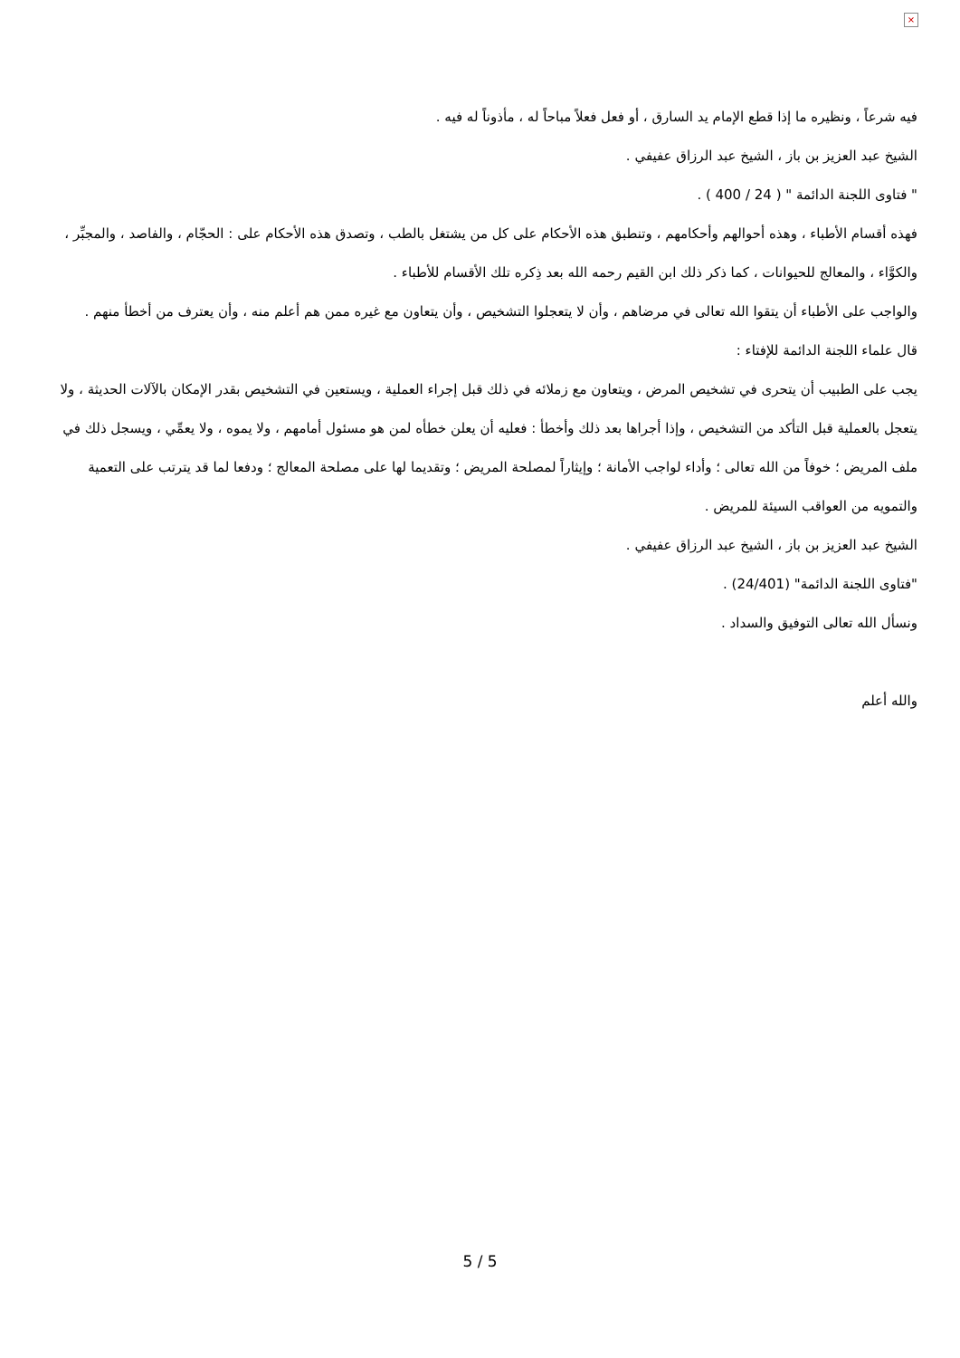×
فيه شرعاً ، ونظيره ما إذا قطع الإمام يد السارق ، أو فعل فعلاً مباحاً له ، مأذوناً له فيه .
الشيخ عبد العزيز بن باز ، الشيخ عبد الرزاق عفيفي .
" فتاوى اللجنة الدائمة " ( 24 / 400 ) .
فهذه أقسام الأطباء ، وهذه أحوالهم وأحكامهم ، وتنطبق هذه الأحكام على كل من يشتغل بالطب ، وتصدق هذه الأحكام على : الحجّام ، والفاصد ، والمجبِّر ، والكوَّاء ، والمعالج للحيوانات ، كما ذكر ذلك ابن القيم رحمه الله بعد ذِكره تلك الأقسام للأطباء .
والواجب على الأطباء أن يتقوا الله تعالى في مرضاهم ، وأن لا يتعجلوا التشخيص ، وأن يتعاون مع غيره ممن هم أعلم منه ، وأن يعترف من أخطأ منهم .
قال علماء اللجنة الدائمة للإفتاء :
يجب على الطبيب أن يتحرى في تشخيص المرض ، ويتعاون مع زملائه في ذلك قبل إجراء العملية ، ويستعين في التشخيص بقدر الإمكان بالآلات الحديثة ، ولا يتعجل بالعملية قبل التأكد من التشخيص ، وإذا أجراها بعد ذلك وأخطأ : فعليه أن يعلن خطأه لمن هو مسئول أمامهم ، ولا يموه ، ولا يعمِّي ، ويسجل ذلك في ملف المريض ؛ خوفاً من الله تعالى ؛ وأداء لواجب الأمانة ؛ وإيثاراً لمصلحة المريض ؛ وتقديما لها على مصلحة المعالج ؛ ودفعا لما قد يترتب على التعمية والتمويه من العواقب السيئة للمريض .
الشيخ عبد العزيز بن باز ، الشيخ عبد الرزاق عفيفي .
"فتاوى اللجنة الدائمة" (24/401) .
ونسأل الله تعالى التوفيق والسداد .
والله أعلم
5 / 5